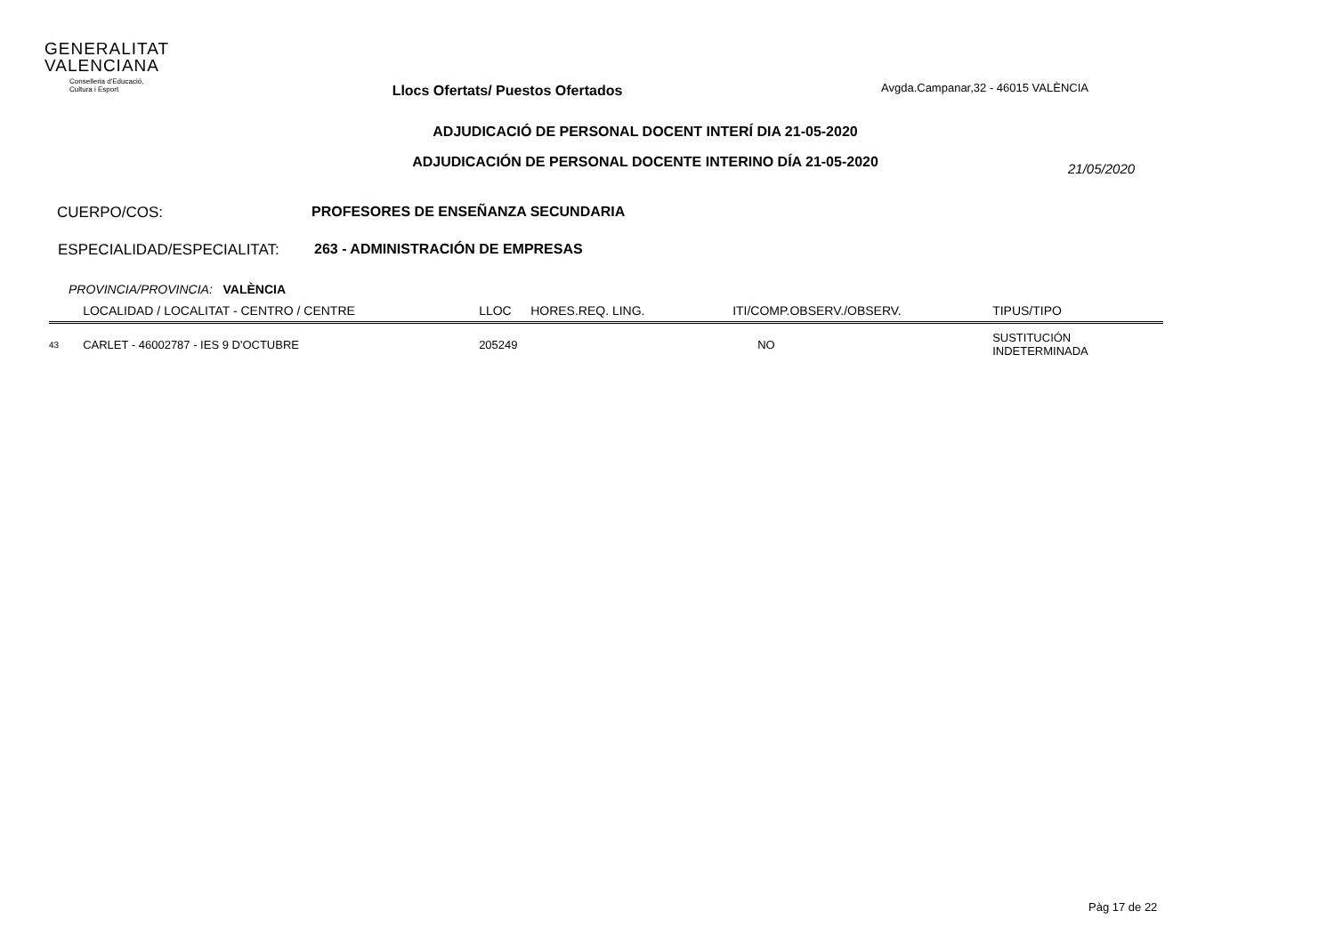GENERALITAT
VALENCIANA
Conselleria d'Educació,
Cultura i Esport
Llocs Ofertats/ Puestos Ofertados
Avgda.Campanar,32 - 46015 VALÈNCIA
ADJUDICACIÓ DE PERSONAL DOCENT INTERÍ DIA 21-05-2020
ADJUDICACIÓN DE PERSONAL DOCENTE INTERINO DÍA 21-05-2020
21/05/2020
CUERPO/COS: PROFESORES DE ENSEÑANZA SECUNDARIA
ESPECIALIDAD/ESPECIALITAT: 263 - ADMINISTRACIÓN DE EMPRESAS
PROVINCIA/PROVINCIA: VALÈNCIA
| | LOCALIDAD / LOCALITAT - CENTRO / CENTRE | LLOC | HORES.REQ. LING. | ITI/COMP.OBSERV./OBSERV. | TIPUS/TIPO |
| --- | --- | --- | --- | --- | --- |
| 43 | CARLET - 46002787 - IES 9 D'OCTUBRE | 205249 | | NO | SUSTITUCIÓN INDETERMINADA |
Pàg 17 de 22